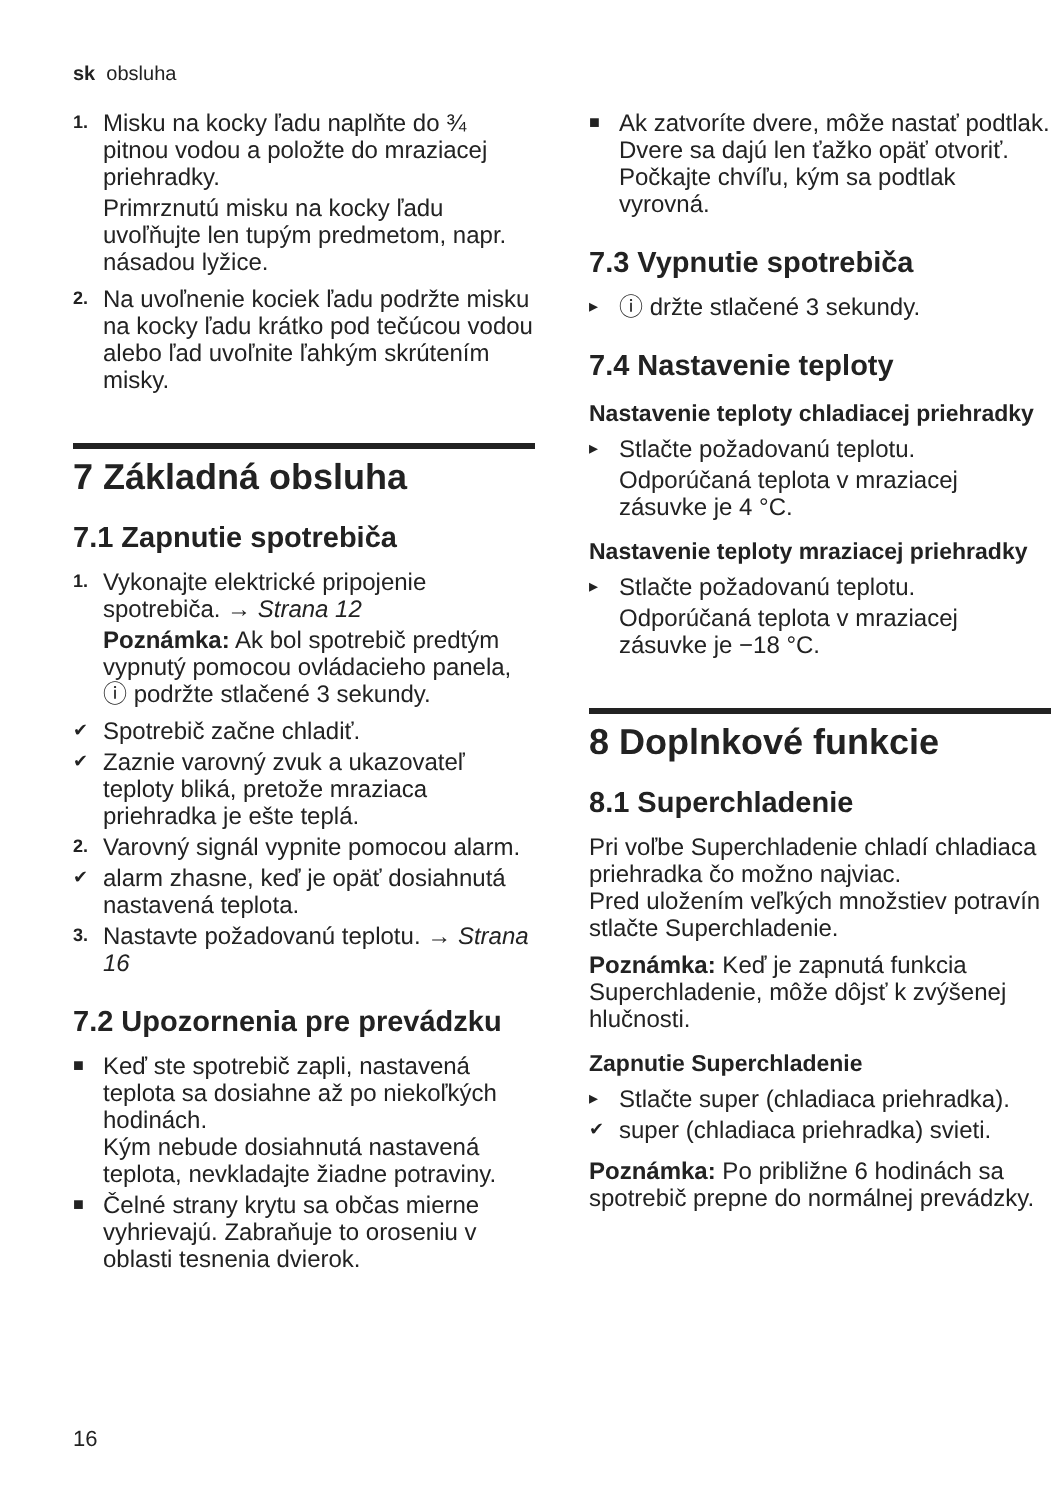sk obsluha
1. Misku na kocky ľadu naplňte do ¾ pitnou vodou a položte do mraziacej priehradky.
Primrznutú misku na kocky ľadu uvoľňujte len tupým predmetom, napr. násadou lyžice.
2. Na uvoľnenie kociek ľadu podržte misku na kocky ľadu krátko pod tečúcou vodou alebo ľad uvoľnite ľahkým skrútením misky.
7 Základná obsluha
7.1 Zapnutie spotrebiča
1. Vykonajte elektrické pripojenie spotrebiča. → Strana 12
Poznámka: Ak bol spotrebič predtým vypnutý pomocou ovládacieho panela, ⓘ podržte stlačené 3 sekundy.
✔ Spotrebič začne chladiť.
✔ Zaznie varovný zvuk a ukazovateľ teploty bliká, pretože mraziaca priehradka je ešte teplá.
2. Varovný signál vypnite pomocou alarm.
✔ alarm zhasne, keď je opäť dosiahnutá nastavená teplota.
3. Nastavte požadovanú teplotu. → Strana 16
7.2 Upozornenia pre prevádzku
■ Keď ste spotrebič zapli, nastavená teplota sa dosiahne až po niekoľkých hodinách.
Kým nebude dosiahnutá nastavená teplota, nevkladajte žiadne potraviny.
■ Čelné strany krytu sa občas mierne vyhrievajú. Zabraňuje to oroseniu v oblasti tesnenia dvierok.
■ Ak zatvoríte dvere, môže nastať podtlak. Dvere sa dajú len ťažko opäť otvoriť. Počkajte chvíľu, kým sa podtlak vyrovná.
7.3 Vypnutie spotrebiča
▸ ⓘ držte stlačené 3 sekundy.
7.4 Nastavenie teploty
Nastavenie teploty chladiacej priehradky
▸ Stlačte požadovanú teplotu.
Odporúčaná teplota v mraziacej zásuvke je 4 °C.
Nastavenie teploty mraziacej priehradky
▸ Stlačte požadovanú teplotu.
Odporúčaná teplota v mraziacej zásuvke je −18 °C.
8 Doplnkové funkcie
8.1 Superchladenie
Pri voľbe Superchladenie chladí chladiaca priehradka čo možno najviac.
Pred uložením veľkých množstiev potravín stlačte Superchladenie.
Poznámka: Keď je zapnutá funkcia Superchladenie, môže dôjsť k zvýšenej hlučnosti.
Zapnutie Superchladenie
▸ Stlačte super (chladiaca priehradka).
✔ super (chladiaca priehradka) svieti.
Poznámka: Po približne 6 hodinách sa spotrebič prepne do normálnej prevádzky.
16